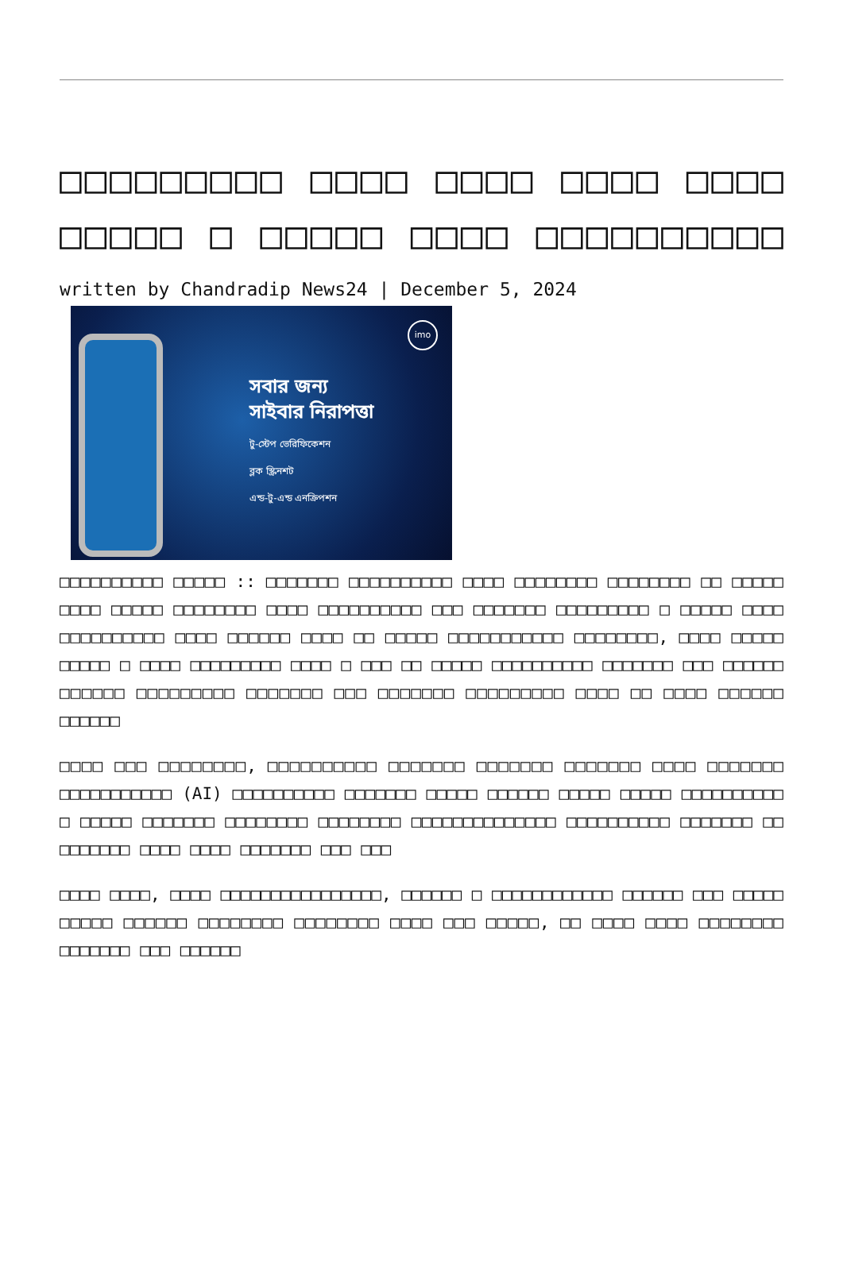□□□□□□□□□ □□□□ □□□□ □□□□ □□□□ □□□□□ □ □□□□□ □□□□ □□□□□□□□□□
written by Chandradip News24 | December 5, 2024
imo
সবার জন্য
সাইবার নিরাপত্তা
টু-স্টেপ ভেরিফিকেশন
ব্লক স্ক্রিনশট
এন্ড-টু-এন্ড এনক্রিপশন
□□□□□□□□□□ □□□□□ :: □□□□□□□ □□□□□□□□□□ □□□□ □□□□□□□□ □□□□□□□□ □□ □□□□□ □□□□ □□□□□ □□□□□□□□ □□□□ □□□□□□□□□□ □□□ □□□□□□□ □□□□□□□□□ □ □□□□□ □□□□ □□□□□□□□□□ □□□□ □□□□□□ □□□□ □□ □□□□□ □□□□□□□□□□□ □□□□□□□□, □□□□ □□□□□ □□□□□ □ □□□□ □□□□□□□□□ □□□□ □ □□□ □□ □□□□□ □□□□□□□□□□ □□□□□□□ □□□ □□□□□□ □□□□□□ □□□□□□□□□ □□□□□□□ □□□ □□□□□□□ □□□□□□□□□ □□□□ □□ □□□□ □□□□□□ □□□□□□
□□□□ □□□ □□□□□□□□, □□□□□□□□□□ □□□□□□□ □□□□□□□ □□□□□□□ □□□□ □□□□□□□ □□□□□□□□□□□ (AI) □□□□□□□□□□ □□□□□□□ □□□□□ □□□□□□ □□□□□ □□□□□ □□□□□□□□□□ □ □□□□□ □□□□□□□ □□□□□□□□ □□□□□□□□ □□□□□□□□□□□□□□ □□□□□□□□□□ □□□□□□□ □□ □□□□□□□ □□□□ □□□□ □□□□□□□ □□□ □□□
□□□□ □□□□, □□□□ □□□□□□□□□□□□□□□□, □□□□□□ □ □□□□□□□□□□□□ □□□□□□ □□□ □□□□□ □□□□□ □□□□□□ □□□□□□□□ □□□□□□□□ □□□□ □□□ □□□□□, □□ □□□□ □□□□ □□□□□□□□ □□□□□□□ □□□ □□□□□□